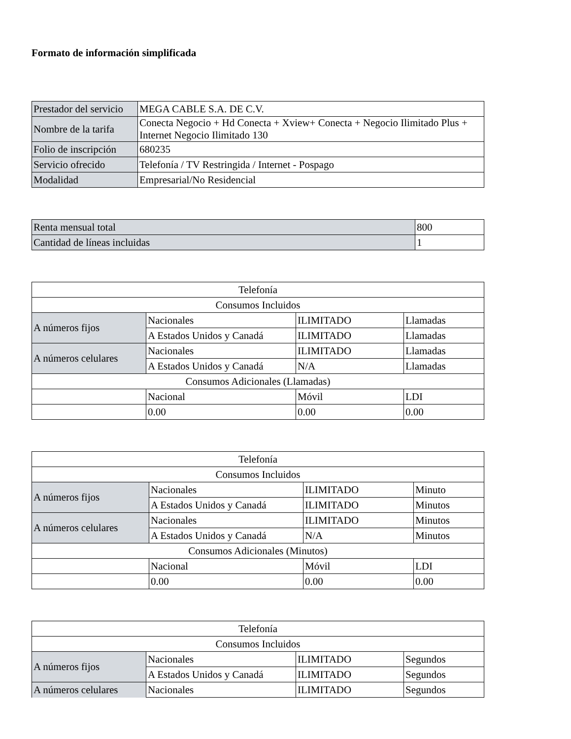Formato de información simplificada
| Prestador del servicio | MEGA CABLE S.A. DE C.V. |
| Nombre de la tarifa | Conecta Negocio + Hd Conecta + Xview+ Conecta + Negocio Ilimitado Plus + Internet Negocio Ilimitado 130 |
| Folio de inscripción | 680235 |
| Servicio ofrecido | Telefonía / TV Restringida / Internet - Pospago |
| Modalidad | Empresarial/No Residencial |
| Renta mensual total | 800 |
| Cantidad de líneas incluidas | 1 |
| Telefonía | | | |
| Consumos Incluidos | | | |
| A números fijos | Nacionales | ILIMITADO | Llamadas |
| | A Estados Unidos y Canadá | ILIMITADO | Llamadas |
| A números celulares | Nacionales | ILIMITADO | Llamadas |
| | A Estados Unidos y Canadá | N/A | Llamadas |
| Consumos Adicionales (Llamadas) | | | |
| | Nacional | Móvil | LDI |
| | 0.00 | 0.00 | 0.00 |
| Telefonía | | | |
| Consumos Incluidos | | | |
| A números fijos | Nacionales | ILIMITADO | Minuto |
| | A Estados Unidos y Canadá | ILIMITADO | Minutos |
| A números celulares | Nacionales | ILIMITADO | Minutos |
| | A Estados Unidos y Canadá | N/A | Minutos |
| Consumos Adicionales (Minutos) | | | |
| | Nacional | Móvil | LDI |
| | 0.00 | 0.00 | 0.00 |
| Telefonía | | | |
| Consumos Incluidos | | | |
| A números fijos | Nacionales | ILIMITADO | Segundos |
| | A Estados Unidos y Canadá | ILIMITADO | Segundos |
| A números celulares | Nacionales | ILIMITADO | Segundos |